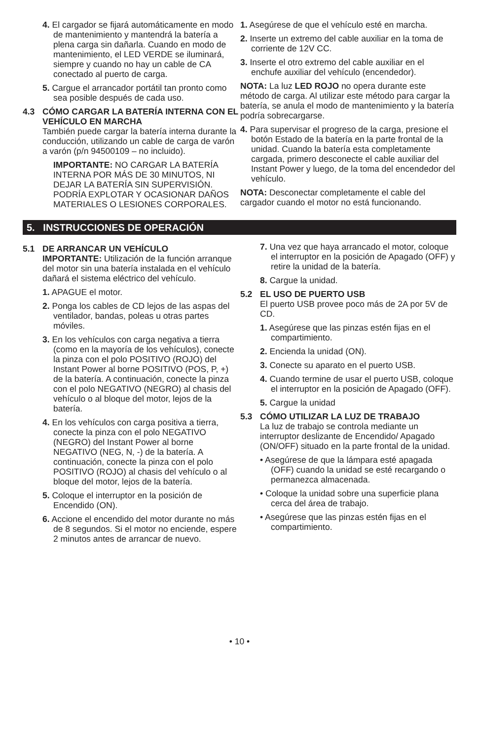4. El cargador se fijará automáticamente en modo de mantenimiento y mantendrá la batería a plena carga sin dañarla. Cuando en modo de mantenimiento, el LED VERDE se iluminará, siempre y cuando no hay un cable de CA conectado al puerto de carga.
5. Cargue el arrancador portátil tan pronto como sea posible después de cada uso.
4.3 CÓMO CARGAR LA BATERÍA INTERNA CON EL VEHÍCULO EN MARCHA
También puede cargar la batería interna durante la conducción, utilizando un cable de carga de varón a varón (p/n 94500109 – no incluido).
IMPORTANTE: NO CARGAR LA BATERÍA INTERNA POR MÁS DE 30 MINUTOS, NI DEJAR LA BATERÍA SIN SUPERVISIÓN. PODRÍA EXPLOTAR Y OCASIONAR DAÑOS MATERIALES O LESIONES CORPORALES.
1. Asegúrese de que el vehículo esté en marcha.
2. Inserte un extremo del cable auxiliar en la toma de corriente de 12V CC.
3. Inserte el otro extremo del cable auxiliar en el enchufe auxiliar del vehículo (encendedor).
NOTA: La luz LED ROJO no opera durante este método de carga. Al utilizar este método para cargar la batería, se anula el modo de mantenimiento y la batería podría sobrecargarse.
4. Para supervisar el progreso de la carga, presione el botón Estado de la batería en la parte frontal de la unidad. Cuando la batería esta completamente cargada, primero desconecte el cable auxiliar del Instant Power y luego, de la toma del encendedor del vehículo.
NOTA: Desconectar completamente el cable del cargador cuando el motor no está funcionando.
5. INSTRUCCIONES DE OPERACIÓN
5.1 DE ARRANCAR UN VEHÍCULO
IMPORTANTE: Utilización de la función arranque del motor sin una batería instalada en el vehículo dañará el sistema eléctrico del vehículo.
1. APAGUE el motor.
2. Ponga los cables de CD lejos de las aspas del ventilador, bandas, poleas u otras partes móviles.
3. En los vehículos con carga negativa a tierra (como en la mayoría de los vehículos), conecte la pinza con el polo POSITIVO (ROJO) del Instant Power al borne POSITIVO (POS, P, +) de la batería. A continuación, conecte la pinza con el polo NEGATIVO (NEGRO) al chasis del vehículo o al bloque del motor, lejos de la batería.
4. En los vehículos con carga positiva a tierra, conecte la pinza con el polo NEGATIVO (NEGRO) del Instant Power al borne NEGATIVO (NEG, N, -) de la batería. A continuación, conecte la pinza con el polo POSITIVO (ROJO) al chasis del vehículo o al bloque del motor, lejos de la batería.
5. Coloque el interruptor en la posición de Encendido (ON).
6. Accione el encendido del motor durante no más de 8 segundos. Si el motor no enciende, espere 2 minutos antes de arrancar de nuevo.
7. Una vez que haya arrancado el motor, coloque el interruptor en la posición de Apagado (OFF) y retire la unidad de la batería.
8. Cargue la unidad.
5.2 EL USO DE PUERTO USB
El puerto USB provee poco más de 2A por 5V de CD.
1. Asegúrese que las pinzas estén fijas en el compartimiento.
2. Encienda la unidad (ON).
3. Conecte su aparato en el puerto USB.
4. Cuando termine de usar el puerto USB, coloque el interruptor en la posición de Apagado (OFF).
5. Cargue la unidad
5.3 CÓMO UTILIZAR LA LUZ DE TRABAJO
La luz de trabajo se controla mediante un interruptor deslizante de Encendido/ Apagado (ON/OFF) situado en la parte frontal de la unidad.
• Asegúrese de que la lámpara esté apagada (OFF) cuando la unidad se esté recargando o permanezca almacenada.
• Coloque la unidad sobre una superficie plana cerca del área de trabajo.
• Asegúrese que las pinzas estén fijas en el compartimiento.
• 10 •